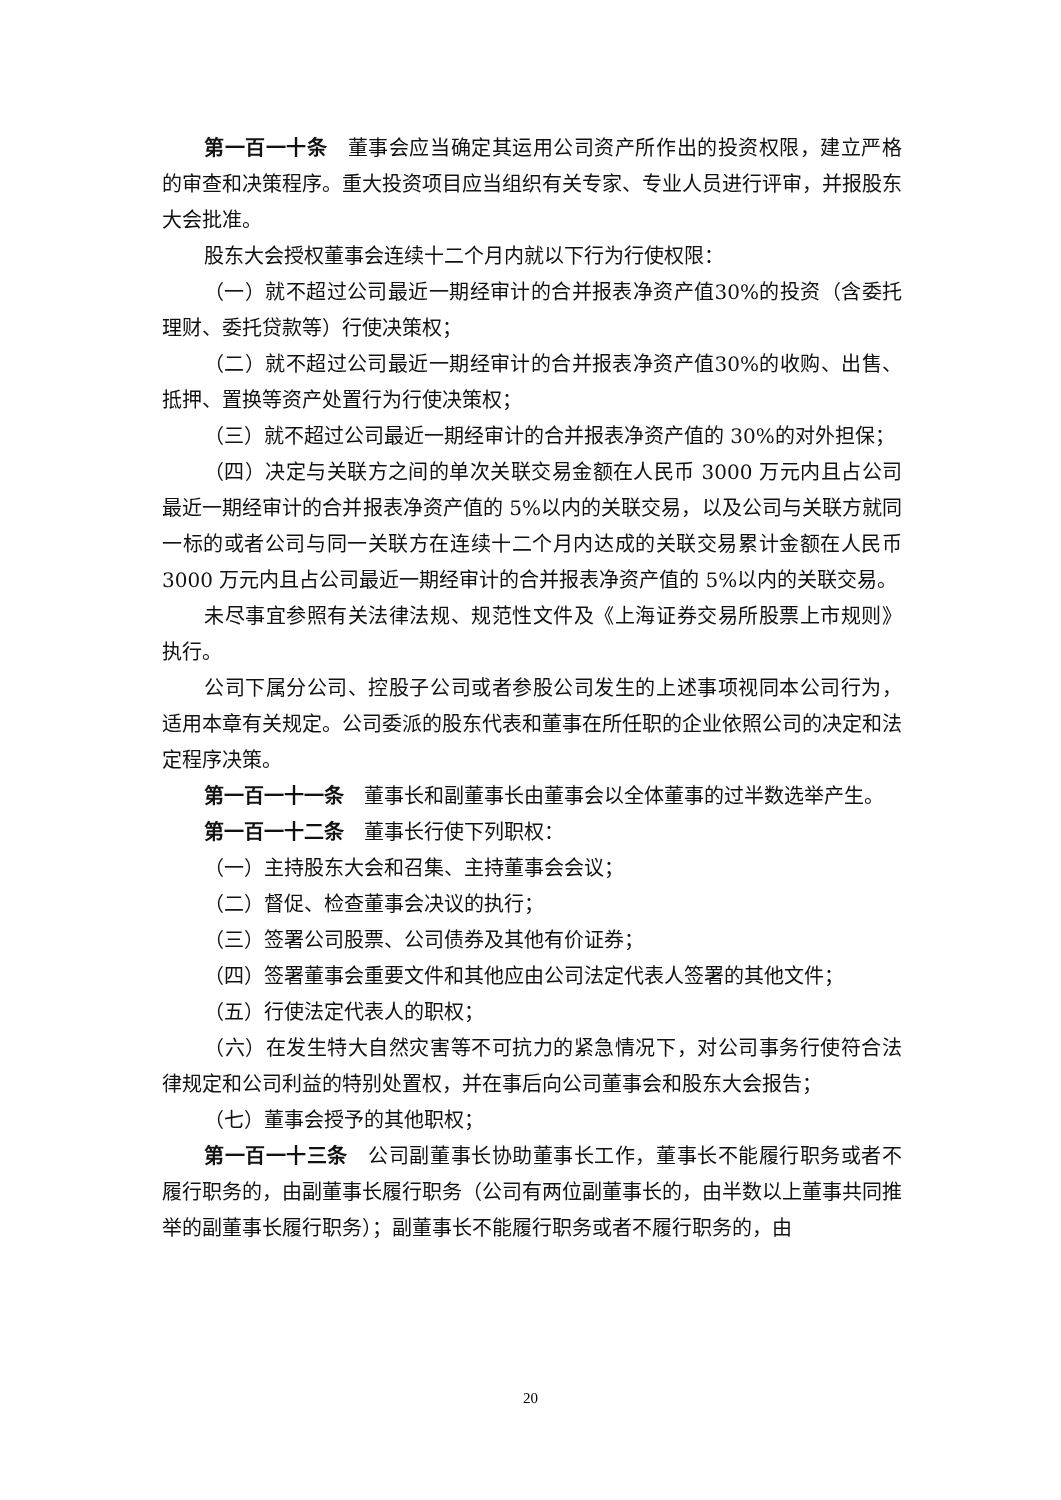第一百一十条　董事会应当确定其运用公司资产所作出的投资权限，建立严格的审查和决策程序。重大投资项目应当组织有关专家、专业人员进行评审，并报股东大会批准。
股东大会授权董事会连续十二个月内就以下行为行使权限：
（一）就不超过公司最近一期经审计的合并报表净资产值30%的投资（含委托理财、委托贷款等）行使决策权；
（二）就不超过公司最近一期经审计的合并报表净资产值30%的收购、出售、抵押、置换等资产处置行为行使决策权；
（三）就不超过公司最近一期经审计的合并报表净资产值的 30%的对外担保；
（四）决定与关联方之间的单次关联交易金额在人民币 3000 万元内且占公司最近一期经审计的合并报表净资产值的 5%以内的关联交易，以及公司与关联方就同一标的或者公司与同一关联方在连续十二个月内达成的关联交易累计金额在人民币 3000 万元内且占公司最近一期经审计的合并报表净资产值的 5%以内的关联交易。
未尽事宜参照有关法律法规、规范性文件及《上海证券交易所股票上市规则》执行。
公司下属分公司、控股子公司或者参股公司发生的上述事项视同本公司行为，适用本章有关规定。公司委派的股东代表和董事在所任职的企业依照公司的决定和法定程序决策。
第一百一十一条　董事长和副董事长由董事会以全体董事的过半数选举产生。
第一百一十二条　董事长行使下列职权：
（一）主持股东大会和召集、主持董事会会议；
（二）督促、检查董事会决议的执行；
（三）签署公司股票、公司债券及其他有价证券；
（四）签署董事会重要文件和其他应由公司法定代表人签署的其他文件；
（五）行使法定代表人的职权；
（六）在发生特大自然灾害等不可抗力的紧急情况下，对公司事务行使符合法律规定和公司利益的特别处置权，并在事后向公司董事会和股东大会报告；
（七）董事会授予的其他职权；
第一百一十三条　公司副董事长协助董事长工作，董事长不能履行职务或者不履行职务的，由副董事长履行职务（公司有两位副董事长的，由半数以上董事共同推举的副董事长履行职务）；副董事长不能履行职务或者不履行职务的，由
20